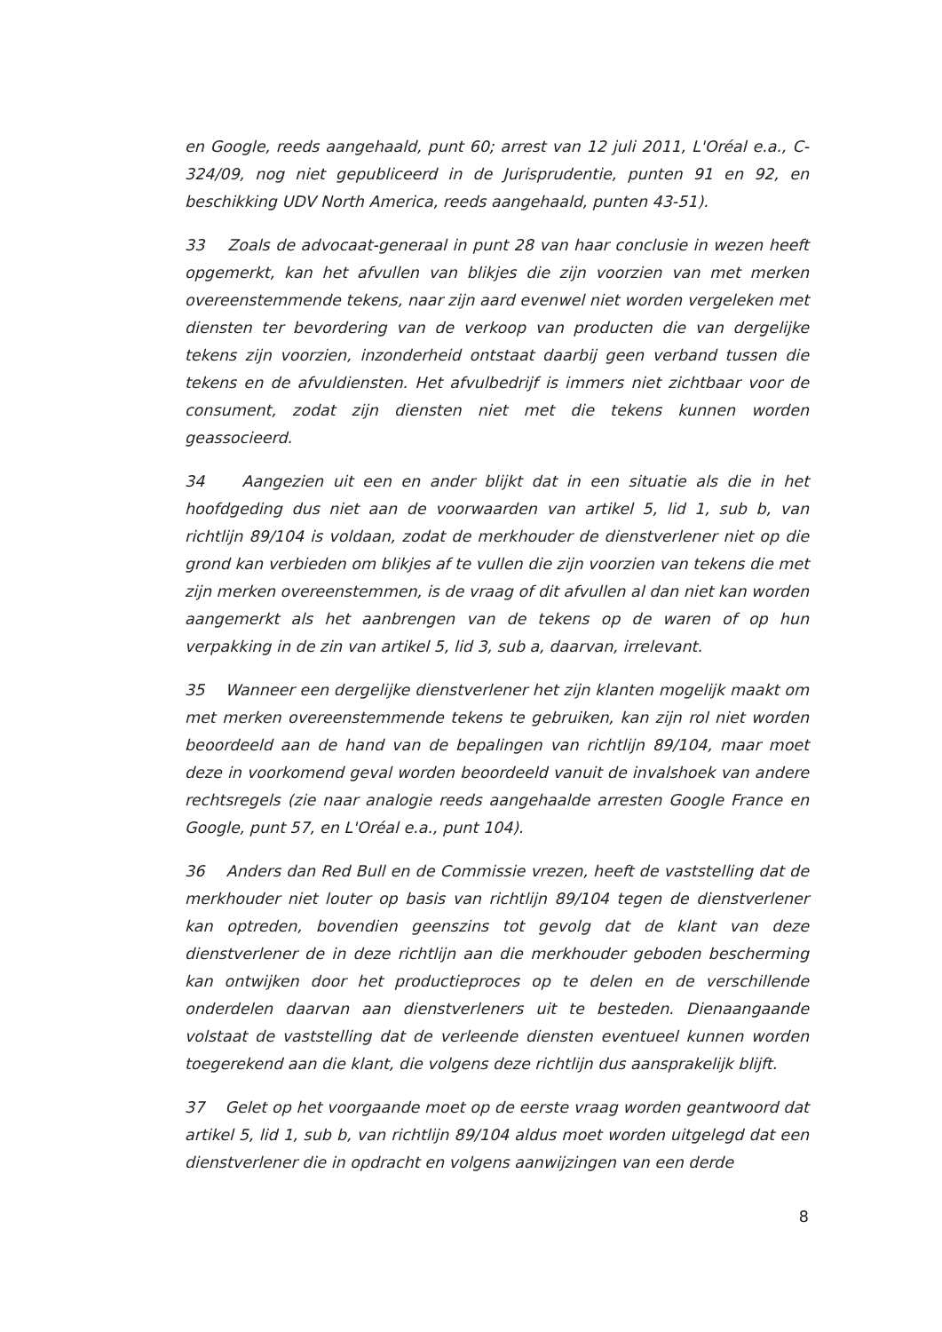en Google, reeds aangehaald, punt 60; arrest van 12 juli 2011, L'Oréal e.a., C-324/09, nog niet gepubliceerd in de Jurisprudentie, punten 91 en 92, en beschikking UDV North America, reeds aangehaald, punten 43-51).
33 Zoals de advocaat-generaal in punt 28 van haar conclusie in wezen heeft opgemerkt, kan het afvullen van blikjes die zijn voorzien van met merken overeenstemmende tekens, naar zijn aard evenwel niet worden vergeleken met diensten ter bevordering van de verkoop van producten die van dergelijke tekens zijn voorzien, inzonderheid ontstaat daarbij geen verband tussen die tekens en de afvuldiensten. Het afvulbedrijf is immers niet zichtbaar voor de consument, zodat zijn diensten niet met die tekens kunnen worden geassocieerd.
34 Aangezien uit een en ander blijkt dat in een situatie als die in het hoofdgeding dus niet aan de voorwaarden van artikel 5, lid 1, sub b, van richtlijn 89/104 is voldaan, zodat de merkhouder de dienstverlener niet op die grond kan verbieden om blikjes af te vullen die zijn voorzien van tekens die met zijn merken overeenstemmen, is de vraag of dit afvullen al dan niet kan worden aangemerkt als het aanbrengen van de tekens op de waren of op hun verpakking in de zin van artikel 5, lid 3, sub a, daarvan, irrelevant.
35 Wanneer een dergelijke dienstverlener het zijn klanten mogelijk maakt om met merken overeenstemmende tekens te gebruiken, kan zijn rol niet worden beoordeeld aan de hand van de bepalingen van richtlijn 89/104, maar moet deze in voorkomend geval worden beoordeeld vanuit de invalshoek van andere rechtsregels (zie naar analogie reeds aangehaalde arresten Google France en Google, punt 57, en L'Oréal e.a., punt 104).
36 Anders dan Red Bull en de Commissie vrezen, heeft de vaststelling dat de merkhouder niet louter op basis van richtlijn 89/104 tegen de dienstverlener kan optreden, bovendien geenszins tot gevolg dat de klant van deze dienstverlener de in deze richtlijn aan die merkhouder geboden bescherming kan ontwijken door het productieproces op te delen en de verschillende onderdelen daarvan aan dienstverleners uit te besteden. Dienaangaande volstaat de vaststelling dat de verleende diensten eventueel kunnen worden toegerekend aan die klant, die volgens deze richtlijn dus aansprakelijk blijft.
37 Gelet op het voorgaande moet op de eerste vraag worden geantwoord dat artikel 5, lid 1, sub b, van richtlijn 89/104 aldus moet worden uitgelegd dat een dienstverlener die in opdracht en volgens aanwijzingen van een derde
8